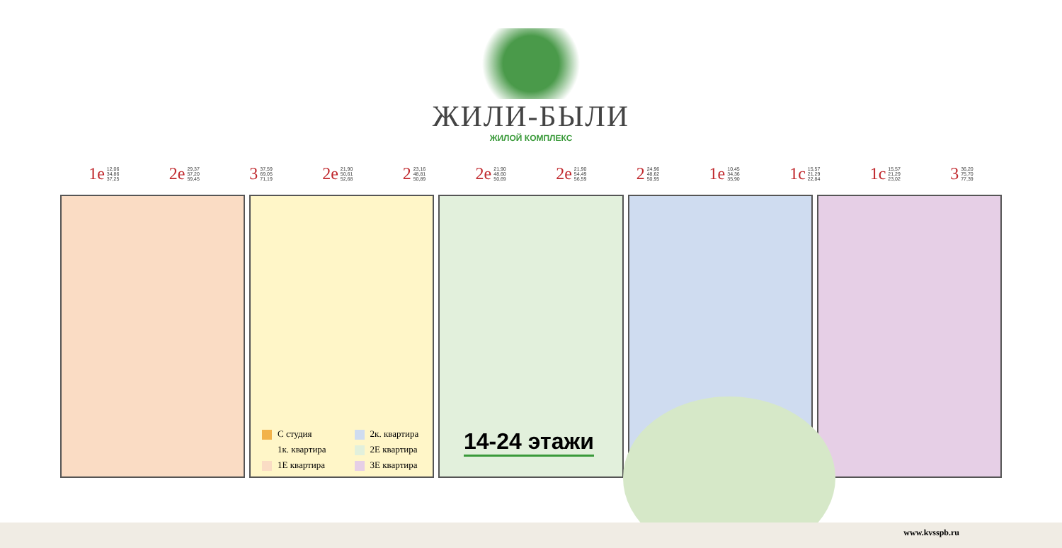ЖИЛИ-БЫЛИ
ЖИЛОЙ КОМПЛЕКС
1е 12,06
34,86
37,25
2е 29,37
57,20
59,45
3 37,59
69,05
71,19
2е 21,90
50,61
52,68
2 23,16
48,81
50,89
2е 21,90
48,60
50,69
2е 21,90
54,49
56,59
2 24,96
48,62
50,95
1е 10,45
34,36
35,90
1с 15,57
21,29
22,84
1с 15,57
21,29
23,02
3 36,20
75,70
77,39
С студия 2к. квартира 1к. квартира 2Е квартира 1Е квартира 3Е квартира
14-24 этажи
www.kvsspb.ru